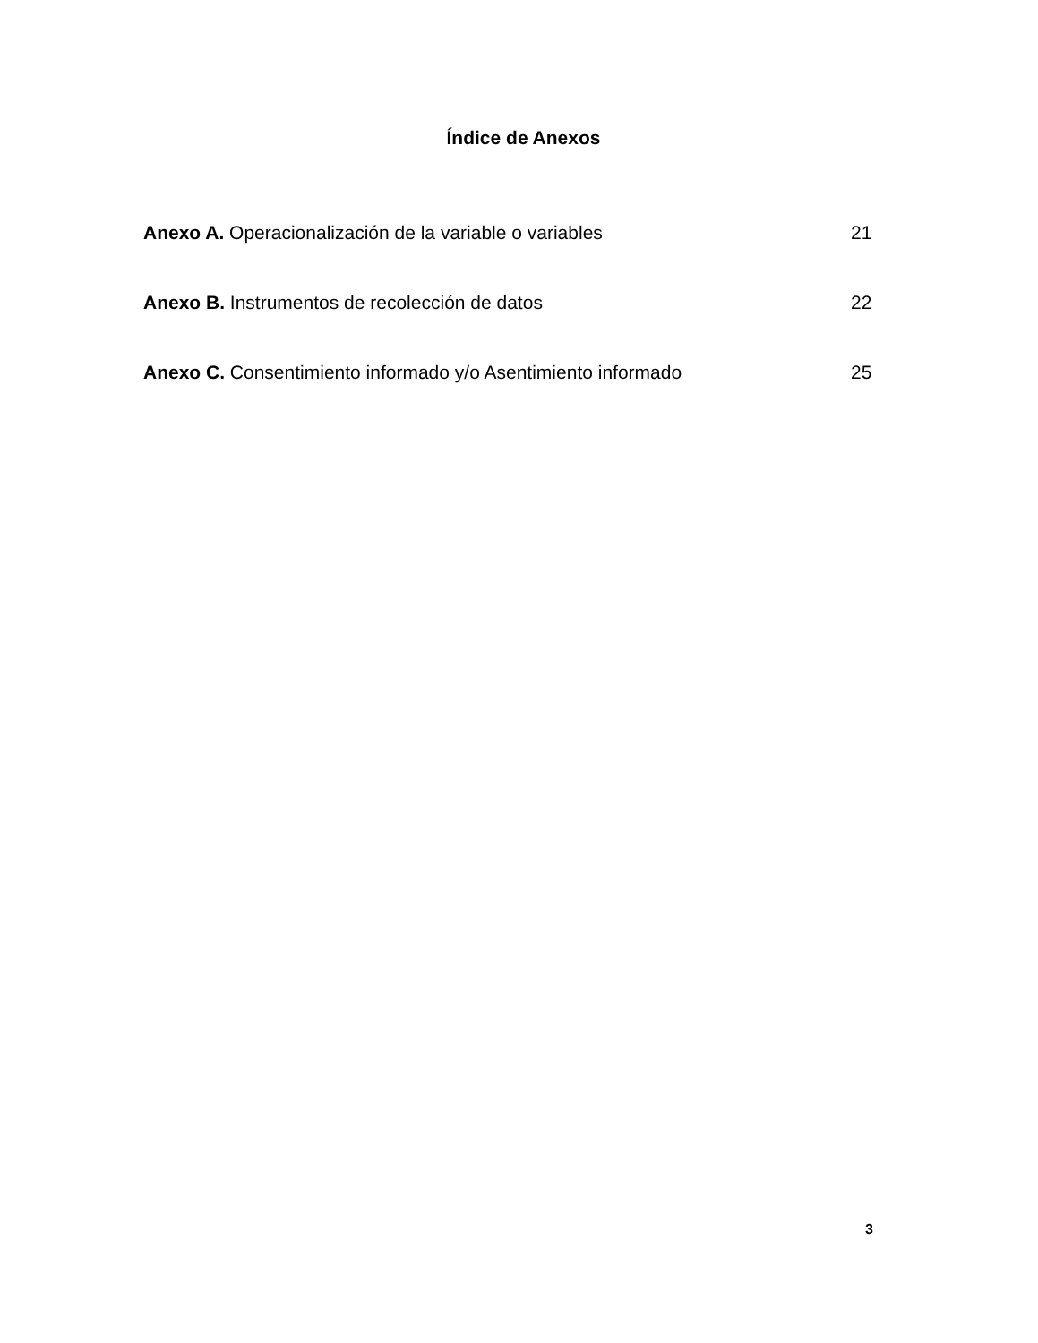Índice de Anexos
Anexo A. Operacionalización de la variable o variables 21
Anexo B. Instrumentos de recolección de datos 22
Anexo C. Consentimiento informado y/o Asentimiento informado 25
3